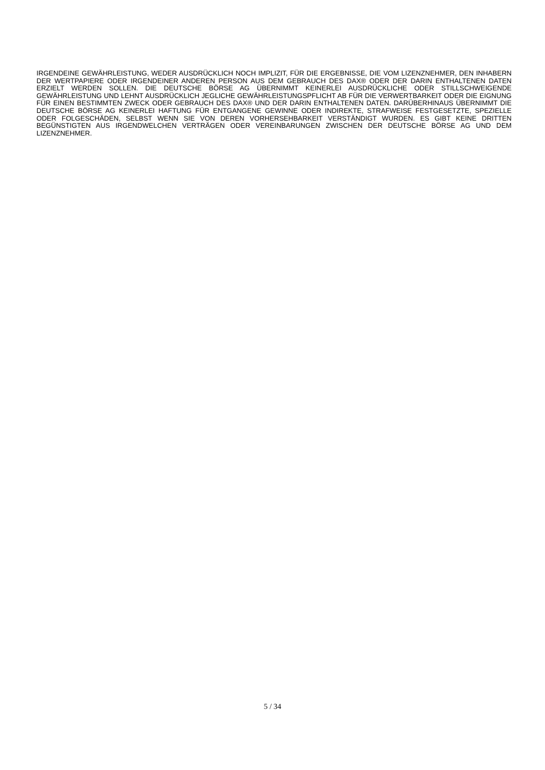IRGENDEINE GEWÄHRLEISTUNG, WEDER AUSDRÜCKLICH NOCH IMPLIZIT, FÜR DIE ERGEBNISSE, DIE VOM LIZENZNEHMER, DEN INHABERN DER WERTPAPIERE ODER IRGENDEINER ANDEREN PERSON AUS DEM GEBRAUCH DES DAX® ODER DER DARIN ENTHALTENEN DATEN ERZIELT WERDEN SOLLEN. DIE DEUTSCHE BÖRSE AG ÜBERNIMMT KEINERLEI AUSDRÜCKLICHE ODER STILLSCHWEIGENDE GEWÄHRLEISTUNG UND LEHNT AUSDRÜCKLICH JEGLICHE GEWÄHRLEISTUNGSPFLICHT AB FÜR DIE VERWERTBARKEIT ODER DIE EIGNUNG FÜR EINEN BESTIMMTEN ZWECK ODER GEBRAUCH DES DAX® UND DER DARIN ENTHALTENEN DATEN. DARÜBERHINAUS ÜBERNIMMT DIE DEUTSCHE BÖRSE AG KEINERLEI HAFTUNG FÜR ENTGANGENE GEWINNE ODER INDIREKTE, STRAFWEISE FESTGESETZTE, SPEZIELLE ODER FOLGESCHÄDEN, SELBST WENN SIE VON DEREN VORHERSEHBARKEIT VERSTÄNDIGT WURDEN. ES GIBT KEINE DRITTEN BEGÜNSTIGTEN AUS IRGENDWELCHEN VERTRÄGEN ODER VEREINBARUNGEN ZWISCHEN DER DEUTSCHE BÖRSE AG UND DEM LIZENZNEHMER.
5 / 34